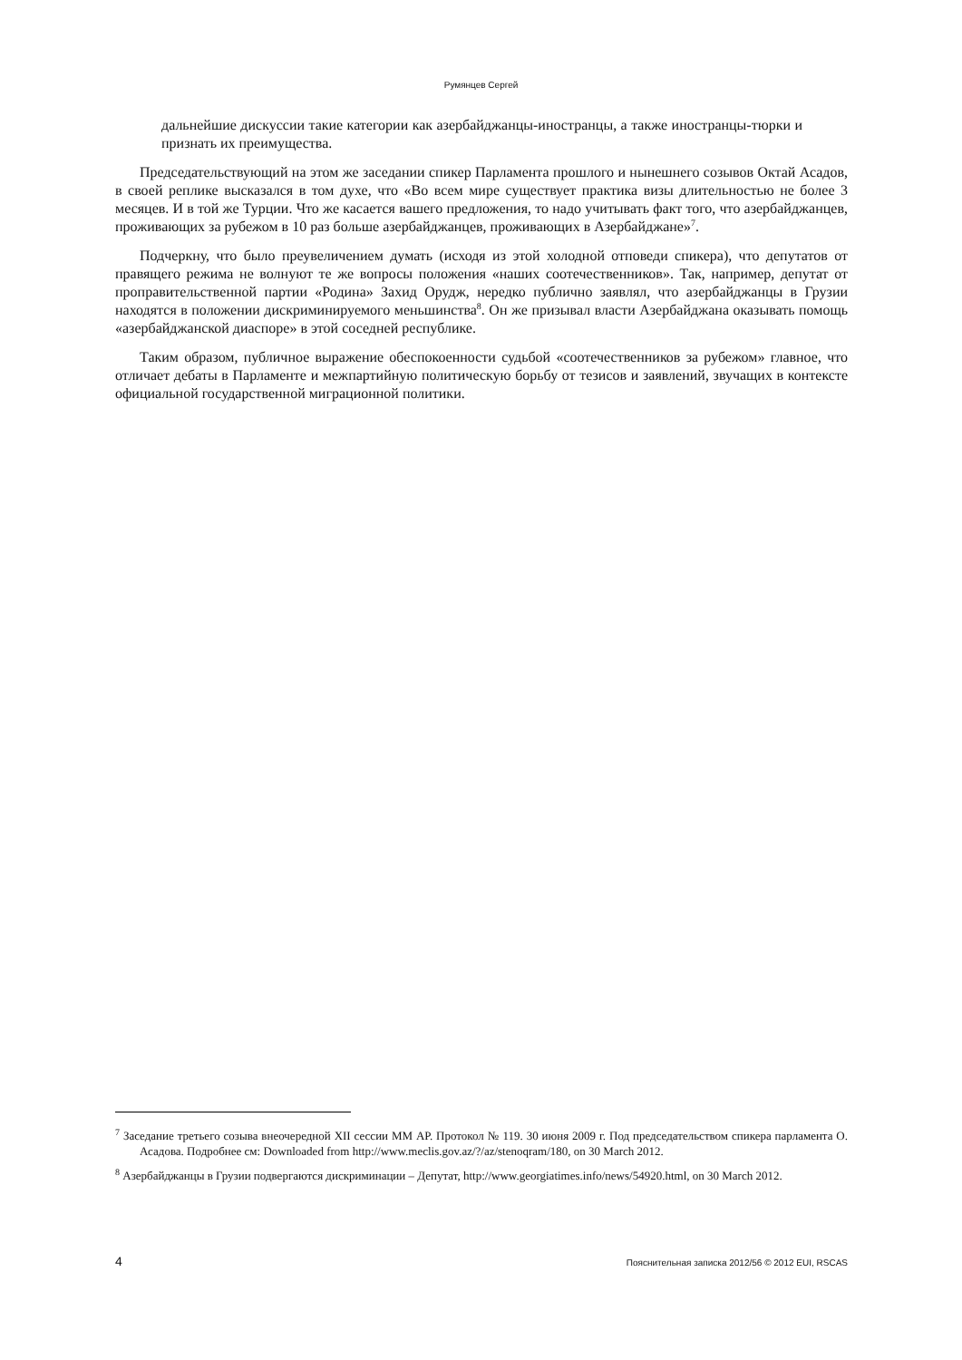Румянцев Сергей
дальнейшие дискуссии такие категории как азербайджанцы-иностранцы, а также иностранцы-тюрки и признать их преимущества.
Председательствующий на этом же заседании спикер Парламента прошлого и нынешнего созывов Октай Асадов, в своей реплике высказался в том духе, что «Во всем мире существует практика визы длительностью не более 3 месяцев. И в той же Турции. Что же касается вашего предложения, то надо учитывать факт того, что азербайджанцев, проживающих за рубежом в 10 раз больше азербайджанцев, проживающих в Азербайджане»<sup>7</sup>.
Подчеркну, что было преувеличением думать (исходя из этой холодной отповеди спикера), что депутатов от правящего режима не волнуют те же вопросы положения «наших соотечественников». Так, например, депутат от проправительственной партии «Родина» Захид Орудж, нередко публично заявлял, что азербайджанцы в Грузии находятся в положении дискриминируемого меньшинства<sup>8</sup>. Он же призывал власти Азербайджана оказывать помощь «азербайджанской диаспоре» в этой соседней республике.
Таким образом, публичное выражение обеспокоенности судьбой «соотечественников за рубежом» главное, что отличает дебаты в Парламенте и межпартийную политическую борьбу от тезисов и заявлений, звучащих в контексте официальной государственной миграционной политики.
<sup>7</sup> Заседание третьего созыва внеочередной XII сессии ММ АР. Протокол № 119. 30 июня 2009 г. Под председательством спикера парламента О. Асадова. Подробнее см: Downloaded from http://www.meclis.gov.az/?/az/stenoqram/180, on 30 March 2012.
<sup>8</sup> Азербайджанцы в Грузии подвергаются дискриминации – Депутат, http://www.georgiatimes.info/news/54920.html, on 30 March 2012.
4 Пояснительная записка 2012/56 © 2012 EUI, RSCAS